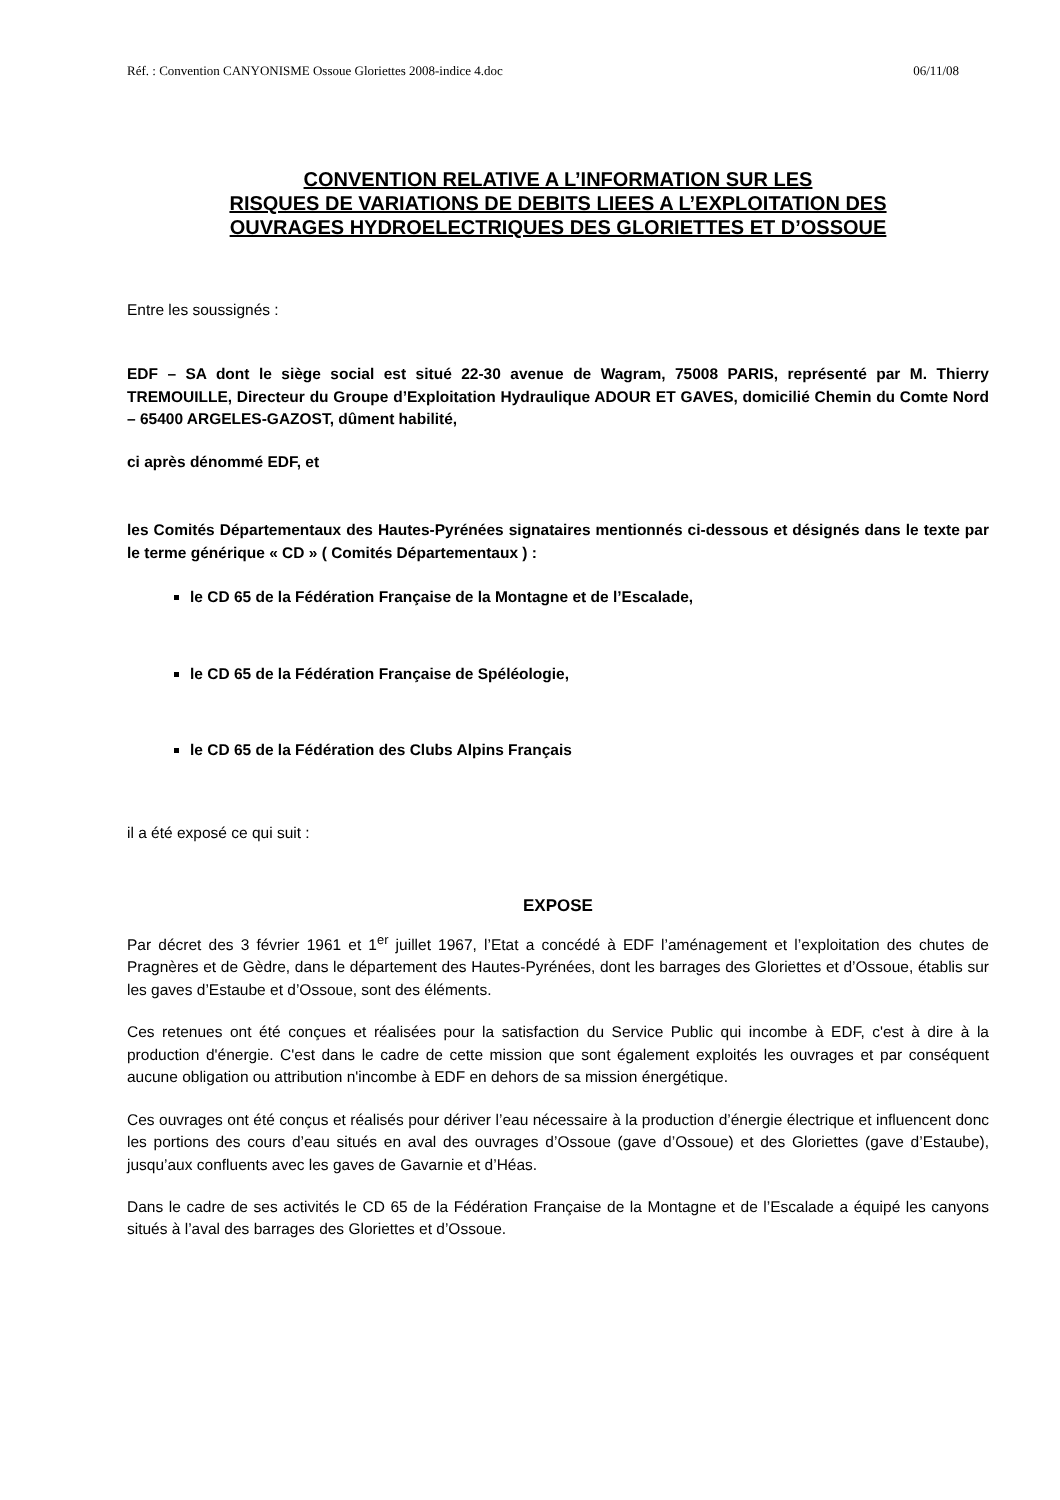Réf. : Convention CANYONISME Ossoue Gloriettes 2008-indice 4.doc 06/11/08
CONVENTION RELATIVE A L’INFORMATION SUR LES
RISQUES DE VARIATIONS DE DEBITS LIEES A L’EXPLOITATION DES
OUVRAGES HYDROELECTRIQUES DES GLORIETTES ET D’OSSOUE
Entre les soussignés :
EDF – SA dont le siège social est situé 22-30 avenue de Wagram, 75008 PARIS, représenté par M. Thierry TREMOUILLE, Directeur du Groupe d’Exploitation Hydraulique ADOUR ET GAVES, domicilié Chemin du Comte Nord – 65400 ARGELES-GAZOST, dûment habilité,
ci après dénommé EDF, et
les Comités Départementaux des Hautes-Pyrénées signataires mentionnés ci-dessous et désignés dans le texte par le terme générique « CD » ( Comités Départementaux ) :
le CD 65 de la Fédération Française de la Montagne et de l’Escalade,
le CD 65 de la Fédération Française de Spéléologie,
le CD 65 de la Fédération des Clubs Alpins Français
il a été exposé ce qui suit :
EXPOSE
Par décret des 3 février 1961 et 1<sup>er</sup> juillet 1967, l’Etat a concédé à EDF l’aménagement et l’exploitation des chutes de Pragnères et de Gèdre, dans le département des Hautes-Pyrénées, dont les barrages des Gloriettes et d’Ossoue, établis sur les gaves d’Estaube et d’Ossoue, sont des éléments.
Ces retenues ont été conçues et réalisées pour la satisfaction du Service Public qui incombe à EDF, c'est à dire à la production d'énergie. C'est dans le cadre de cette mission que sont également exploités les ouvrages et par conséquent aucune obligation ou attribution n'incombe à EDF en dehors de sa mission énergétique.
Ces ouvrages ont été conçus et réalisés pour dériver l’eau nécessaire à la production d’énergie électrique et influencent donc les portions des cours d’eau situés en aval des ouvrages d’Ossoue (gave d’Ossoue) et des Gloriettes (gave d’Estaube), jusqu’aux confluents avec les gaves de Gavarnie et d’Héas.
Dans le cadre de ses activités le CD 65 de la Fédération Française de la Montagne et de l’Escalade a équipé les canyons situés à l’aval des barrages des Gloriettes et d’Ossoue.